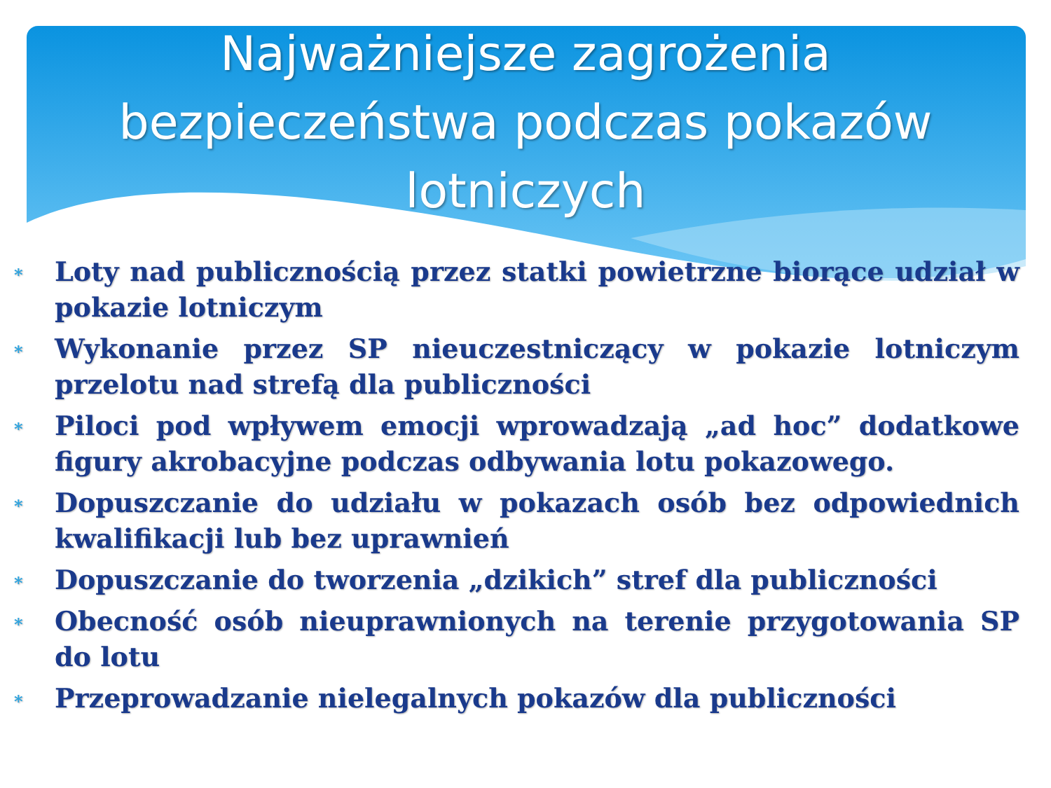Najważniejsze zagrożenia
bezpieczeństwa podczas pokazów
lotniczych
∗ Loty nad publicznością przez statki powietrzne biorące udział w pokazie lotniczym
∗ Wykonanie przez SP nieuczestniczący w pokazie lotniczym przelotu nad strefą dla publiczności
∗ Piloci pod wpływem emocji wprowadzają „ad hoc” dodatkowe figury akrobacyjne podczas odbywania lotu pokazowego.
∗ Dopuszczanie do udziału w pokazach osób bez odpowiednich kwalifikacji lub bez uprawnień
∗ Dopuszczanie do tworzenia „dzikich” stref dla publiczności
∗ Obecność osób nieuprawnionych na terenie przygotowania SP do lotu
∗ Przeprowadzanie nielegalnych pokazów dla publiczności